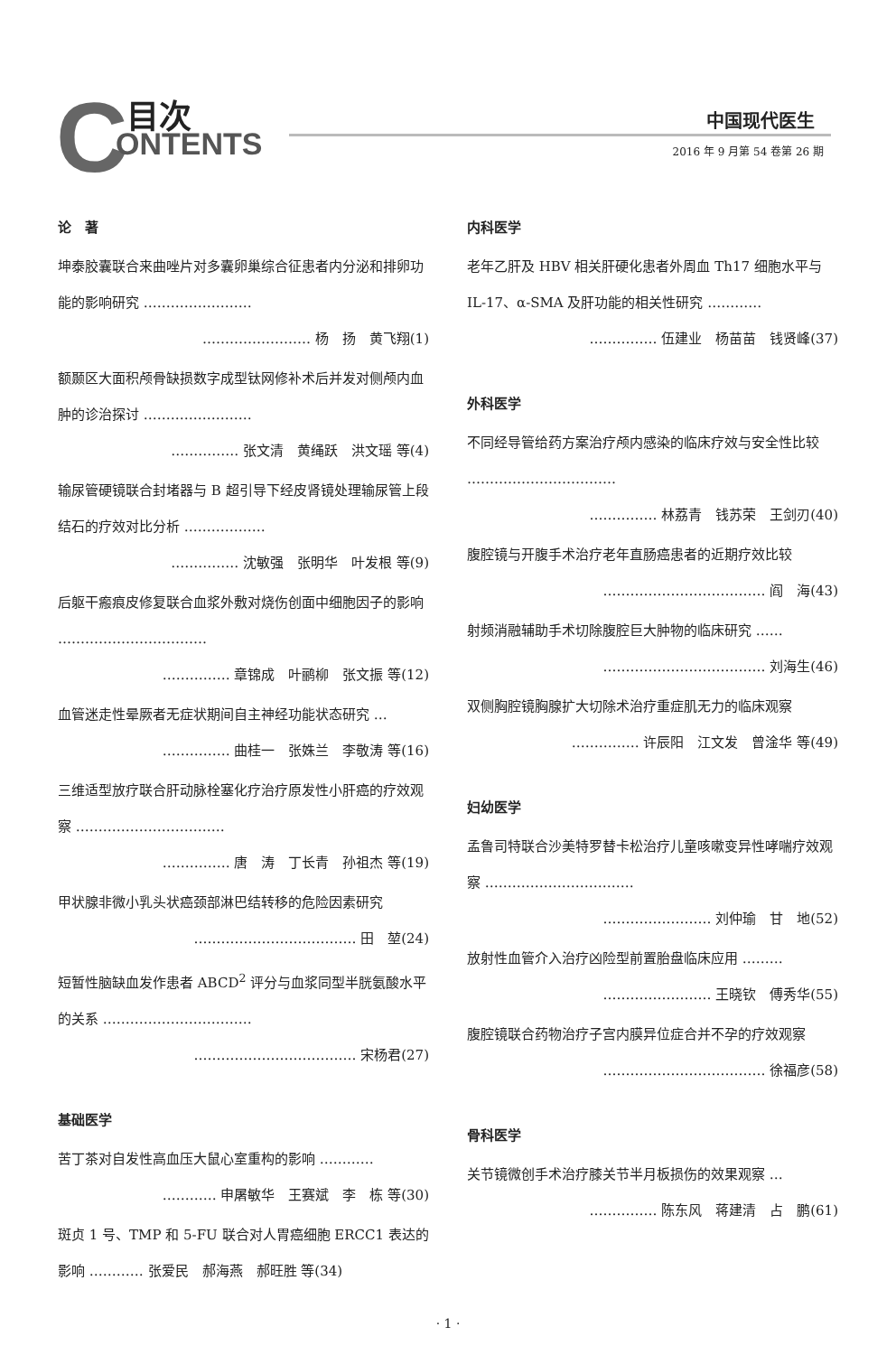C 目次
ONTENTS
中国现代医生
2016 年 9 月第 54 卷第 26 期
论　著
坤泰胶囊联合来曲唑片对多囊卵巢综合征患者内分泌和排卵功能的影响研究 ……………………
…………………… 杨　扬　黄飞翔(1)
额颞区大面积颅骨缺损数字成型钛网修补术后并发对侧颅内血肿的诊治探讨 ……………………
…………… 张文清　黄绳跃　洪文瑶 等(4)
输尿管硬镜联合封堵器与 B 超引导下经皮肾镜处理输尿管上段结石的疗效对比分析 ………………
…………… 沈敏强　张明华　叶发根 等(9)
后躯干瘢痕皮修复联合血浆外敷对烧伤创面中细胞因子的影响 ……………………………
…………… 章锦成　叶鹂柳　张文振 等(12)
血管迷走性晕厥者无症状期间自主神经功能状态研究 …
…………… 曲桂一　张姝兰　李敬涛 等(16)
三维适型放疗联合肝动脉栓塞化疗治疗原发性小肝癌的疗效观察 ……………………………
…………… 唐　涛　丁长青　孙祖杰 等(19)
甲状腺非微小乳头状癌颈部淋巴结转移的危险因素研究
……………………………… 田　堃(24)
短暂性脑缺血发作患者 ABCD<sup>2</sup> 评分与血浆同型半胱氨酸水平的关系 ……………………………
……………………………… 宋杨君(27)
基础医学
苦丁茶对自发性高血压大鼠心室重构的影响 …………
………… 申屠敏华　王赛斌　李　栋 等(30)
斑贞 1 号、TMP 和 5-FU 联合对人胃癌细胞 ERCC1 表达的影响 ………… 张爱民　郝海燕　郝旺胜 等(34)
内科医学
老年乙肝及 HBV 相关肝硬化患者外周血 Th17 细胞水平与 IL-17、α-SMA 及肝功能的相关性研究 …………
…………… 伍建业　杨苗苗　钱贤峰(37)
外科医学
不同经导管给药方案治疗颅内感染的临床疗效与安全性比较 ……………………………
…………… 林荔青　钱苏荣　王剑刃(40)
腹腔镜与开腹手术治疗老年直肠癌患者的近期疗效比较
……………………………… 阎　海(43)
射频消融辅助手术切除腹腔巨大肿物的临床研究 ……
……………………………… 刘海生(46)
双侧胸腔镜胸腺扩大切除术治疗重症肌无力的临床观察
…………… 许辰阳　江文发　曾淦华 等(49)
妇幼医学
孟鲁司特联合沙美特罗替卡松治疗儿童咳嗽变异性哮喘疗效观察 ……………………………
…………………… 刘仲瑜　甘　地(52)
放射性血管介入治疗凶险型前置胎盘临床应用 ………
…………………… 王晓钦　傅秀华(55)
腹腔镜联合药物治疗子宫内膜异位症合并不孕的疗效观察
……………………………… 徐福彦(58)
骨科医学
关节镜微创手术治疗膝关节半月板损伤的效果观察 …
…………… 陈东风　蒋建清　占　鹏(61)
· 1 ·